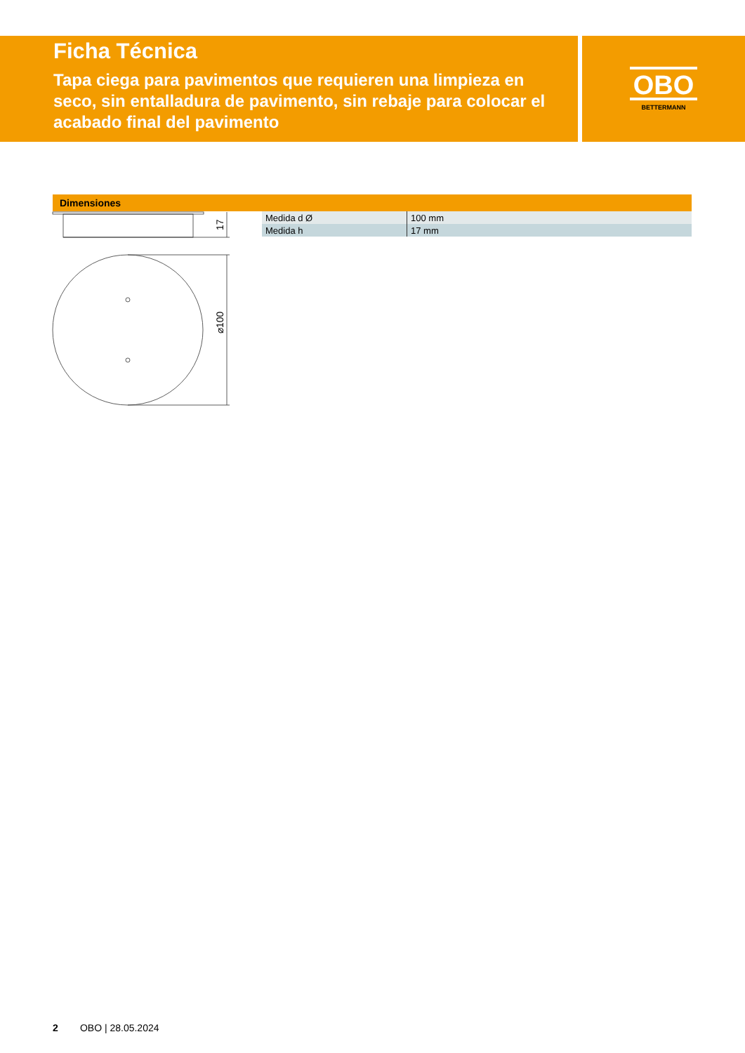Ficha Técnica
Tapa ciega para pavimentos que requieren una limpieza en seco, sin entalladura de pavimento, sin rebaje para colocar el acabado final del pavimento
OBO
BETTERMANN
Dimensiones
17
⌀100
| Medida d Ø | 100 mm |
| Medida h | 17 mm |
2 OBO | 28.05.2024